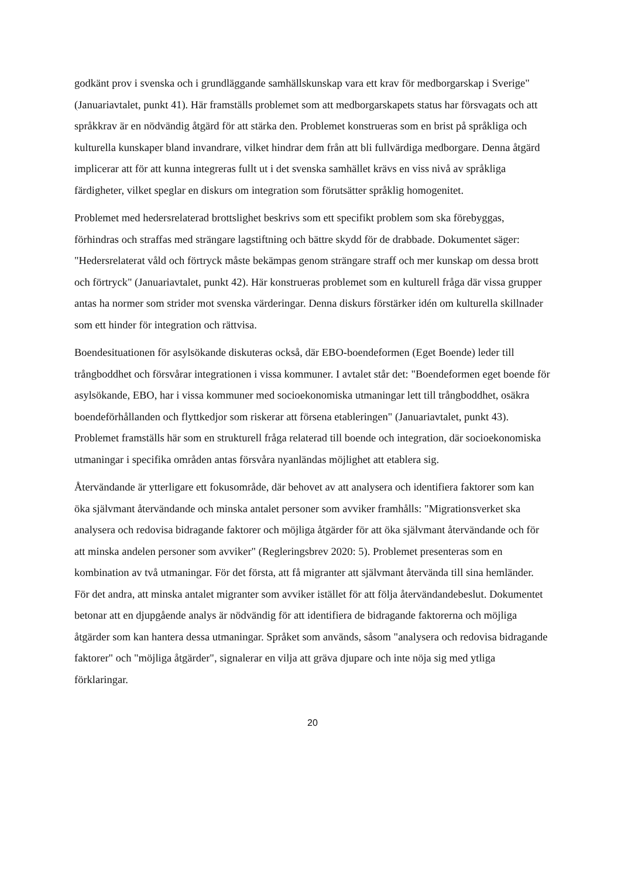godkänt prov i svenska och i grundläggande samhällskunskap vara ett krav för medborgarskap i Sverige" (Januariavtalet, punkt 41). Här framställs problemet som att medborgarskapets status har försvagats och att språkkrav är en nödvändig åtgärd för att stärka den. Problemet konstrueras som en brist på språkliga och kulturella kunskaper bland invandrare, vilket hindrar dem från att bli fullvärdiga medborgare. Denna åtgärd implicerar att för att kunna integreras fullt ut i det svenska samhället krävs en viss nivå av språkliga färdigheter, vilket speglar en diskurs om integration som förutsätter språklig homogenitet.
Problemet med hedersrelaterad brottslighet beskrivs som ett specifikt problem som ska förebyggas, förhindras och straffas med strängare lagstiftning och bättre skydd för de drabbade. Dokumentet säger: "Hedersrelaterat våld och förtryck måste bekämpas genom strängare straff och mer kunskap om dessa brott och förtryck" (Januariavtalet, punkt 42). Här konstrueras problemet som en kulturell fråga där vissa grupper antas ha normer som strider mot svenska värderingar. Denna diskurs förstärker idén om kulturella skillnader som ett hinder för integration och rättvisa.
Boendesituationen för asylsökande diskuteras också, där EBO-boendeformen (Eget Boende) leder till trångboddhet och försvårar integrationen i vissa kommuner. I avtalet står det: "Boendeformen eget boende för asylsökande, EBO, har i vissa kommuner med socioekonomiska utmaningar lett till trångboddhet, osäkra boendeförhållanden och flyttkedjor som riskerar att försena etableringen" (Januariavtalet, punkt 43). Problemet framställs här som en strukturell fråga relaterad till boende och integration, där socioekonomiska utmaningar i specifika områden antas försvåra nyanländas möjlighet att etablera sig.
Återvändande är ytterligare ett fokusområde, där behovet av att analysera och identifiera faktorer som kan öka självmant återvändande och minska antalet personer som avviker framhålls: "Migrationsverket ska analysera och redovisa bidragande faktorer och möjliga åtgärder för att öka självmant återvändande och för att minska andelen personer som avviker" (Regleringsbrev 2020: 5). Problemet presenteras som en kombination av två utmaningar. För det första, att få migranter att självmant återvända till sina hemländer. För det andra, att minska antalet migranter som avviker istället för att följa återvändandebeslut. Dokumentet betonar att en djupgående analys är nödvändig för att identifiera de bidragande faktorerna och möjliga åtgärder som kan hantera dessa utmaningar. Språket som används, såsom "analysera och redovisa bidragande faktorer" och "möjliga åtgärder", signalerar en vilja att gräva djupare och inte nöja sig med ytliga förklaringar.
20